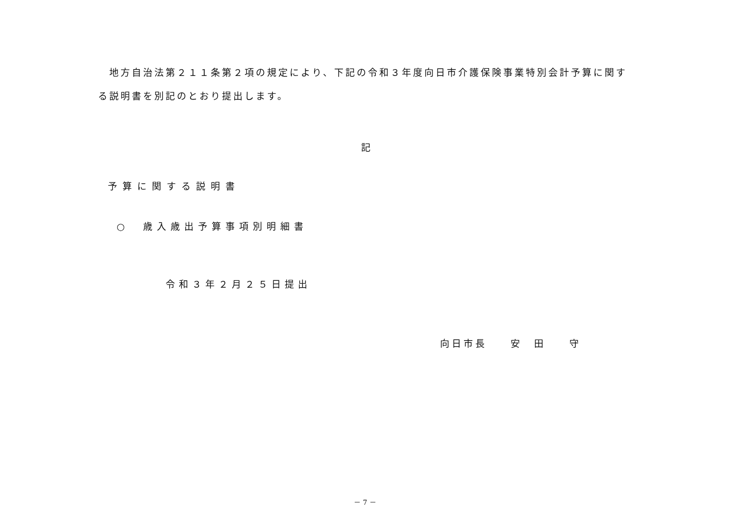地方自治法第２１１条第２項の規定により、下記の令和３年度向日市介護保険事業特別会計予算に関する説明書を別記のとおり提出します。
記
予算に関する説明書
○　歳入歳出予算事項別明細書
令和３年２月２５日提出
向日市長　　安　田　　守
－ 7 －